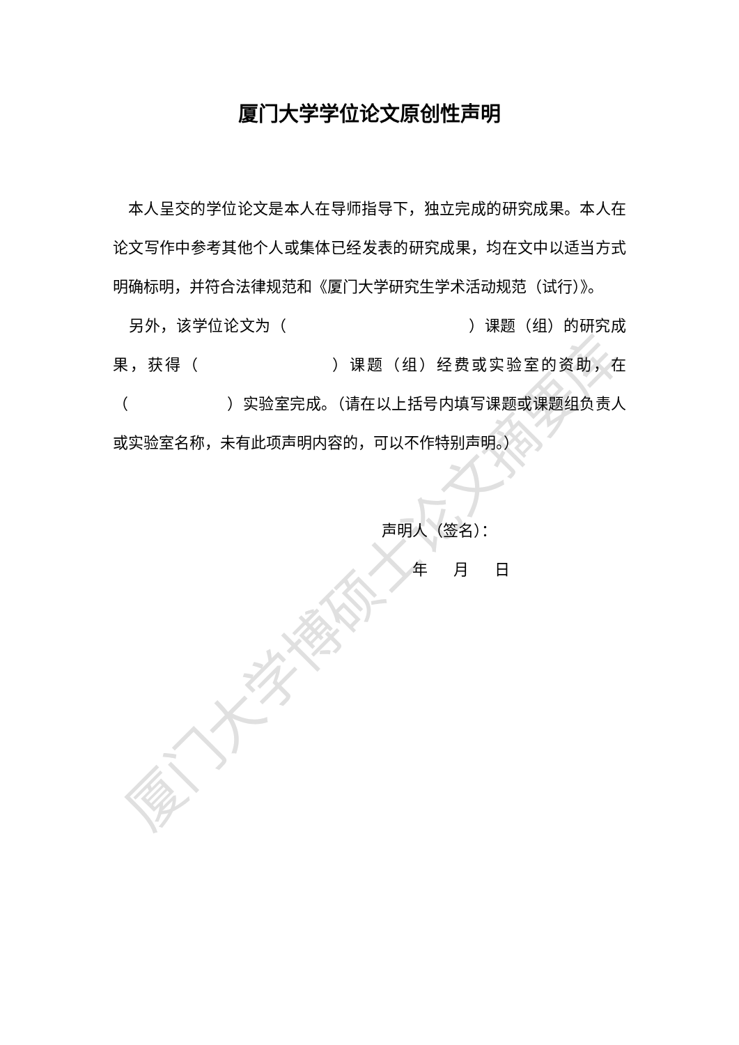厦门大学博硕士论文摘要库
厦门大学学位论文原创性声明
本人呈交的学位论文是本人在导师指导下，独立完成的研究成果。本人在论文写作中参考其他个人或集体已经发表的研究成果，均在文中以适当方式明确标明，并符合法律规范和《厦门大学研究生学术活动规范（试行）》。
另外，该学位论文为（ ）课题（组）的研究成果，获得（ ）课题（组）经费或实验室的资助，在（ ）实验室完成。（请在以上括号内填写课题或课题组负责人或实验室名称，未有此项声明内容的，可以不作特别声明。）
声明人（签名）：
年 月 日